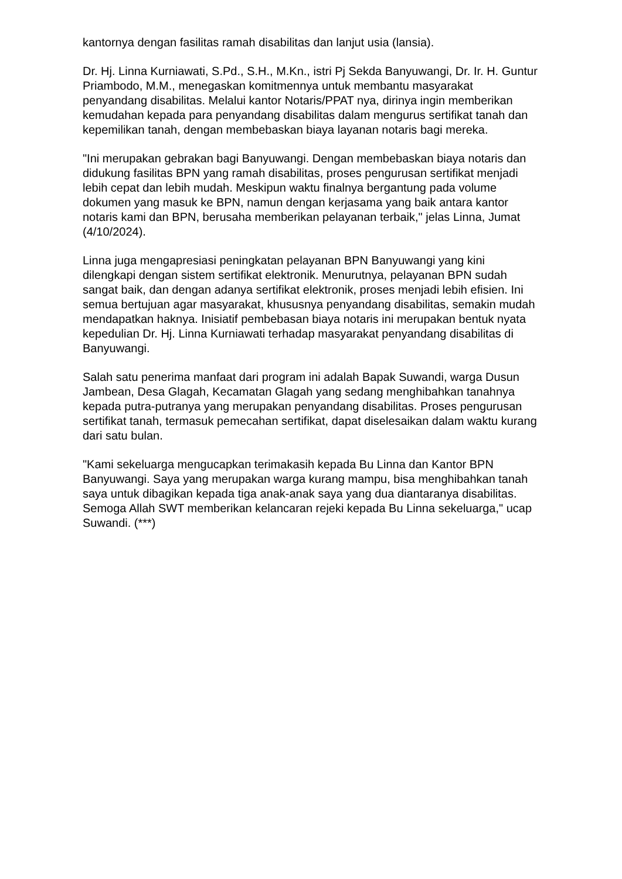kantornya dengan fasilitas ramah disabilitas dan lanjut usia (lansia).
Dr. Hj. Linna Kurniawati, S.Pd., S.H., M.Kn., istri Pj Sekda Banyuwangi, Dr. Ir. H. Guntur Priambodo, M.M., menegaskan komitmennya untuk membantu masyarakat penyandang disabilitas. Melalui kantor Notaris/PPAT nya, dirinya ingin memberikan kemudahan kepada para penyandang disabilitas dalam mengurus sertifikat tanah dan kepemilikan tanah, dengan membebaskan biaya layanan notaris bagi mereka.
"Ini merupakan gebrakan bagi Banyuwangi. Dengan membebaskan biaya notaris dan didukung fasilitas BPN yang ramah disabilitas, proses pengurusan sertifikat menjadi lebih cepat dan lebih mudah. Meskipun waktu finalnya bergantung pada volume dokumen yang masuk ke BPN, namun dengan kerjasama yang baik antara kantor notaris kami dan BPN, berusaha memberikan pelayanan terbaik," jelas Linna, Jumat (4/10/2024).
Linna juga mengapresiasi peningkatan pelayanan BPN Banyuwangi yang kini dilengkapi dengan sistem sertifikat elektronik. Menurutnya, pelayanan BPN sudah sangat baik, dan dengan adanya sertifikat elektronik, proses menjadi lebih efisien. Ini semua bertujuan agar masyarakat, khususnya penyandang disabilitas, semakin mudah mendapatkan haknya. Inisiatif pembebasan biaya notaris ini merupakan bentuk nyata kepedulian Dr. Hj. Linna Kurniawati terhadap masyarakat penyandang disabilitas di Banyuwangi.
Salah satu penerima manfaat dari program ini adalah Bapak Suwandi, warga Dusun Jambean, Desa Glagah, Kecamatan Glagah yang sedang menghibahkan tanahnya kepada putra-putranya yang merupakan penyandang disabilitas. Proses pengurusan sertifikat tanah, termasuk pemecahan sertifikat, dapat diselesaikan dalam waktu kurang dari satu bulan.
"Kami sekeluarga mengucapkan terimakasih kepada Bu Linna dan Kantor BPN Banyuwangi. Saya yang merupakan warga kurang mampu, bisa menghibahkan tanah saya untuk dibagikan kepada tiga anak-anak saya yang dua diantaranya disabilitas. Semoga Allah SWT memberikan kelancaran rejeki kepada Bu Linna sekeluarga," ucap Suwandi. (***)